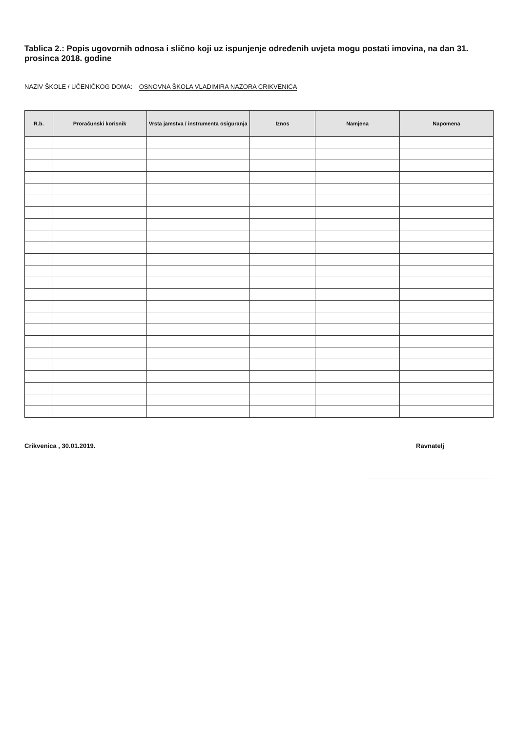Tablica 2.: Popis ugovornih odnosa i slično koji uz ispunjenje određenih uvjeta mogu postati imovina, na dan 31. prosinca 2018. godine
NAZIV ŠKOLE / UČENIČKOG DOMA: OSNOVNA ŠKOLA VLADIMIRA NAZORA CRIKVENICA
| R.b. | Proračunski korisnik | Vrsta jamstva / instrumenta osiguranja | Iznos | Namjena | Napomena |
| --- | --- | --- | --- | --- | --- |
Crikvenica , 30.01.2019. Ravnatelj